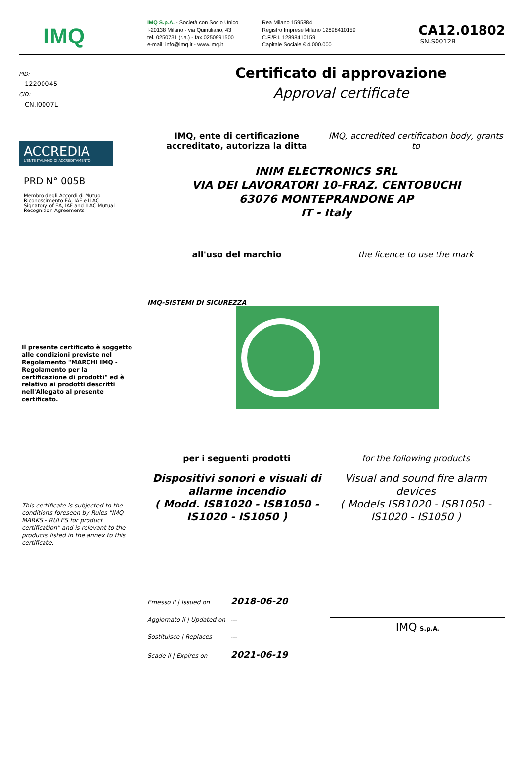IMQ
IMQ S.p.A. - Società con Socio Unico
I-20138 Milano - via Quintiliano, 43
tel. 0250731 (r.a.) - fax 0250991500
e-mail: info@imq.it - www.imq.it
Rea Milano 1595884
Registro Imprese Milano 12898410159
C.F./P.I. 12898410159
Capitale Sociale € 4.000.000
CA12.01802
SN.S0012B
PID:
12200045
CID:
CN.I0007L
ACCREDIA
L'ENTE ITALIANO DI ACCREDITAMENTO
PRD N° 005B
Membro degli Accordi di Mutuo Riconoscimento EA, IAF e ILAC
Signatory of EA, IAF and ILAC Mutual Recognition Agreements
Il presente certificato è soggetto alle condizioni previste nel Regolamento "MARCHI IMQ - Regolamento per la certificazione di prodotti" ed è relativo ai prodotti descritti nell'Allegato al presente certificato.
This certificate is subjected to the conditions foreseen by Rules "IMQ MARKS - RULES for product certification" and is relevant to the products listed in the annex to this certificate.
Certificato di approvazione
Approval certificate
IMQ, ente di certificazione accreditato, autorizza la ditta
IMQ, accredited certification body, grants to
INIM ELECTRONICS SRL
VIA DEI LAVORATORI 10-FRAZ. CENTOBUCHI
63076 MONTEPRANDONE AP
IT - Italy
all'uso del marchio the licence to use the mark
IMQ-SISTEMI DI SICUREZZA
per i seguenti prodotti for the following products
Dispositivi sonori e visuali di allarme incendio
( Modd. ISB1020 - ISB1050 - IS1020 - IS1050 )
Visual and sound fire alarm devices
( Models ISB1020 - ISB1050 - IS1020 - IS1050 )
Emesso il | Issued on 2018-06-20
Aggiornato il | Updated on ---
Sostituisce | Replaces ---
Scade il | Expires on 2021-06-19
IMQ S.p.A.